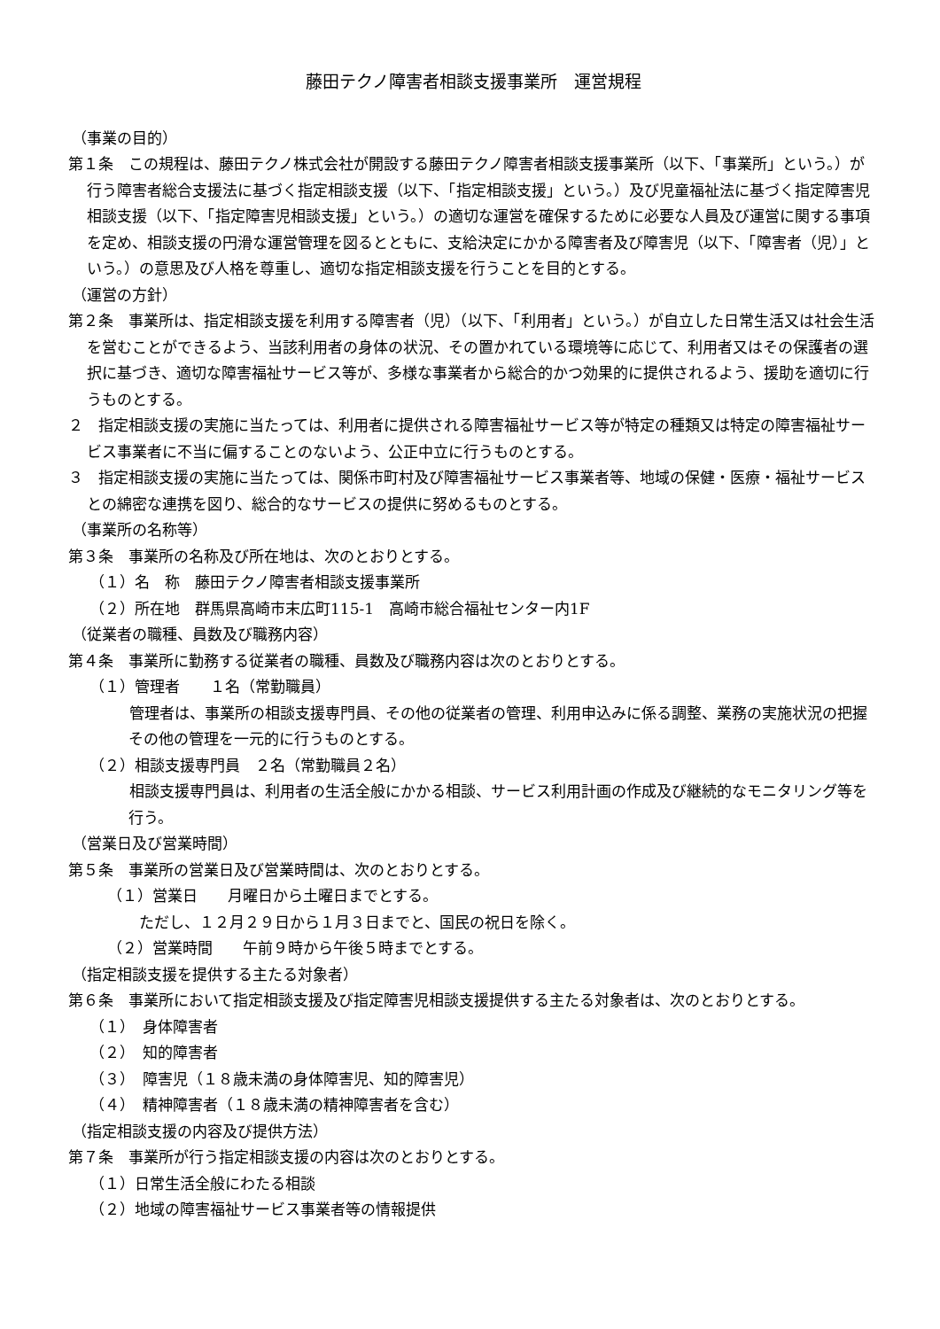藤田テクノ障害者相談支援事業所　運営規程
（事業の目的）
第１条　この規程は、藤田テクノ株式会社が開設する藤田テクノ障害者相談支援事業所（以下、「事業所」という。）が行う障害者総合支援法に基づく指定相談支援（以下、「指定相談支援」という。）及び児童福祉法に基づく指定障害児相談支援（以下、「指定障害児相談支援」という。）の適切な運営を確保するために必要な人員及び運営に関する事項を定め、相談支援の円滑な運営管理を図るとともに、支給決定にかかる障害者及び障害児（以下、「障害者（児）」という。）の意思及び人格を尊重し、適切な指定相談支援を行うことを目的とする。
（運営の方針）
第２条　事業所は、指定相談支援を利用する障害者（児）（以下、「利用者」という。）が自立した日常生活又は社会生活を営むことができるよう、当該利用者の身体の状況、その置かれている環境等に応じて、利用者又はその保護者の選択に基づき、適切な障害福祉サービス等が、多様な事業者から総合的かつ効果的に提供されるよう、援助を適切に行うものとする。
２　指定相談支援の実施に当たっては、利用者に提供される障害福祉サービス等が特定の種類又は特定の障害福祉サービス事業者に不当に偏することのないよう、公正中立に行うものとする。
３　指定相談支援の実施に当たっては、関係市町村及び障害福祉サービス事業者等、地域の保健・医療・福祉サービスとの綿密な連携を図り、総合的なサービスの提供に努めるものとする。
（事業所の名称等）
第３条　事業所の名称及び所在地は、次のとおりとする。
（１）名　称　藤田テクノ障害者相談支援事業所
（２）所在地　群馬県高崎市末広町115-1　高崎市総合福祉センター内1F
（従業者の職種、員数及び職務内容）
第４条　事業所に勤務する従業者の職種、員数及び職務内容は次のとおりとする。
（１）管理者　　１名（常勤職員）
　管理者は、事業所の相談支援専門員、その他の従業者の管理、利用申込みに係る調整、業務の実施状況の把握その他の管理を一元的に行うものとする。
（２）相談支援専門員　２名（常勤職員２名）
　相談支援専門員は、利用者の生活全般にかかる相談、サービス利用計画の作成及び継続的なモニタリング等を行う。
（営業日及び営業時間）
第５条　事業所の営業日及び営業時間は、次のとおりとする。
（１）営業日　　月曜日から土曜日までとする。
ただし、１２月２９日から１月３日までと、国民の祝日を除く。
（２）営業時間　　午前９時から午後５時までとする。
（指定相談支援を提供する主たる対象者）
第６条　事業所において指定相談支援及び指定障害児相談支援提供する主たる対象者は、次のとおりとする。
（１）　身体障害者
（２）　知的障害者
（３）　障害児（１８歳未満の身体障害児、知的障害児）
（４）　精神障害者（１８歳未満の精神障害者を含む）
（指定相談支援の内容及び提供方法）
第７条　事業所が行う指定相談支援の内容は次のとおりとする。
（１）日常生活全般にわたる相談
（２）地域の障害福祉サービス事業者等の情報提供